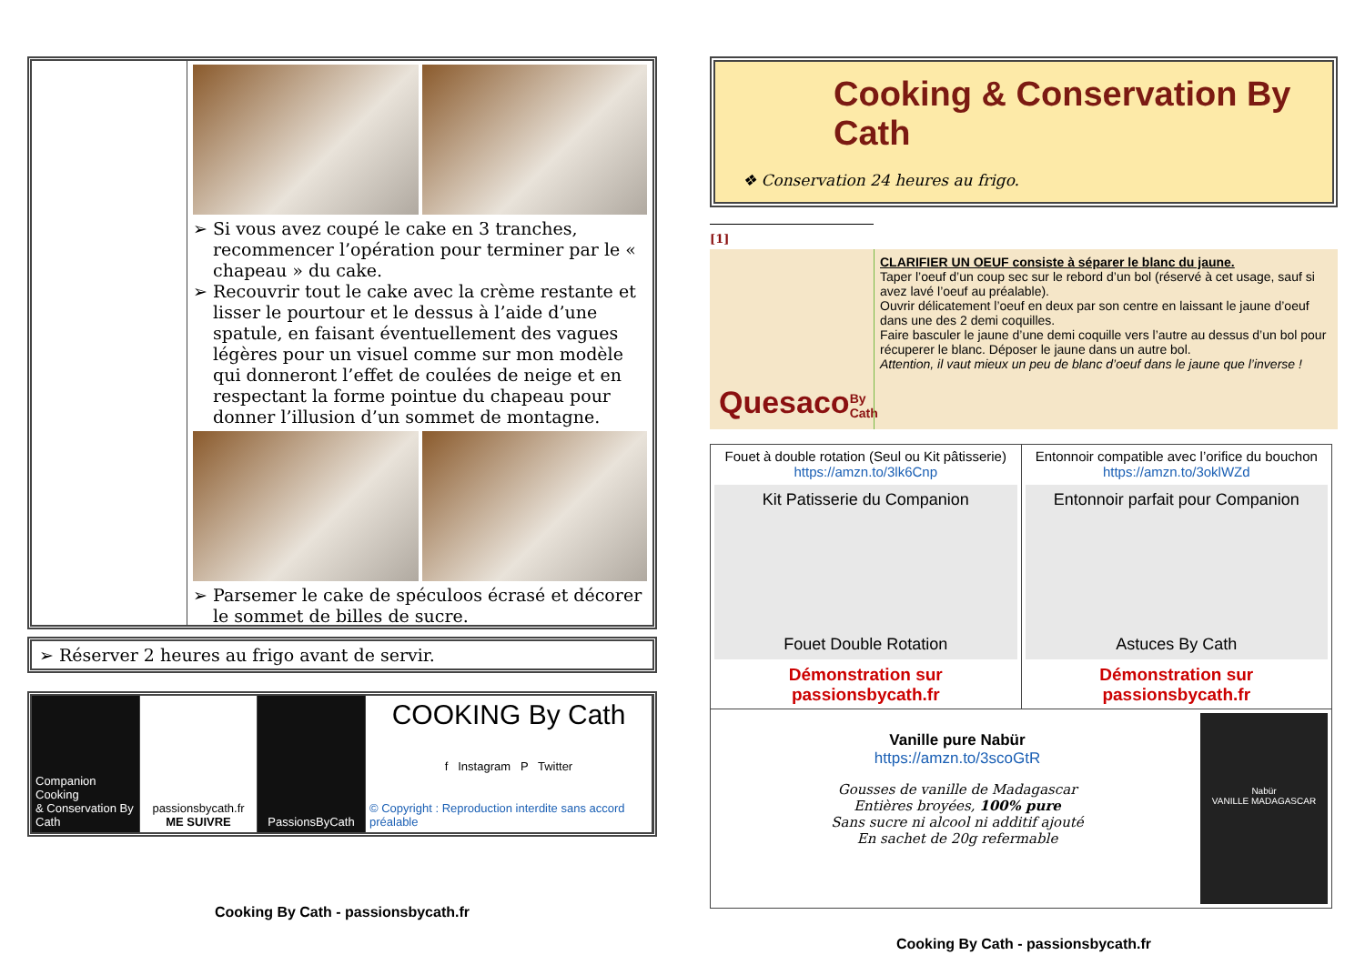Si vous avez coupé le cake en 3 tranches, recommencer l’opération pour terminer par le « chapeau » du cake.
Recouvrir tout le cake avec la crème restante et lisser le pourtour et le dessus à l’aide d’une spatule, en faisant éventuellement des vagues légères pour un visuel comme sur mon modèle qui donneront l’effet de coulées de neige et en respectant la forme pointue du chapeau pour donner l’illusion d’un sommet de montagne.
Parsemer le cake de spéculoos écrasé et décorer le sommet de billes de sucre.
➢ Réserver 2 heures au frigo avant de servir.
Companion Cooking
& Conservation By Cath
passionsbycath.fr
ME SUIVRE
PassionsByCath
COOKING By Cath
f Instagram P Twitter
© Copyright : Reproduction interdite sans accord préalable
Cooking By Cath - passionsbycath.fr
Cooking & Conservation By Cath
❖ Conservation 24 heures au frigo.
[1]
Quesaco By Cath
CLARIFIER UN OEUF consiste à séparer le blanc du jaune.
Taper l’oeuf d’un coup sec sur le rebord d’un bol (réservé à cet usage, sauf si avez lavé l’oeuf au préalable).
Ouvrir délicatement l’oeuf en deux par son centre en laissant le jaune d’oeuf dans une des 2 demi coquilles.
Faire basculer le jaune d’une demi coquille vers l’autre au dessus d’un bol pour récuperer le blanc. Déposer le jaune dans un autre bol.
Attention, il vaut mieux un peu de blanc d’oeuf dans le jaune que l’inverse !
| Fouet à double rotation (Seul ou Kit pâtisserie) https://amzn.to/3lk6Cnp Kit Patisserie du Companion Fouet Double Rotation Démonstration sur passionsbycath.fr | Entonnoir compatible avec l’orifice du bouchon https://amzn.to/3oklWZd Entonnoir parfait pour Companion Astuces By Cath Démonstration sur passionsbycath.fr |
| Vanille pure Nabür https://amzn.to/3scoGtR Gousses de vanille de Madagascar Entières broyées, 100% pure Sans sucre ni alcool ni additif ajouté En sachet de 20g refermable Nabür VANILLE MADAGASCAR | |
Cooking By Cath - passionsbycath.fr